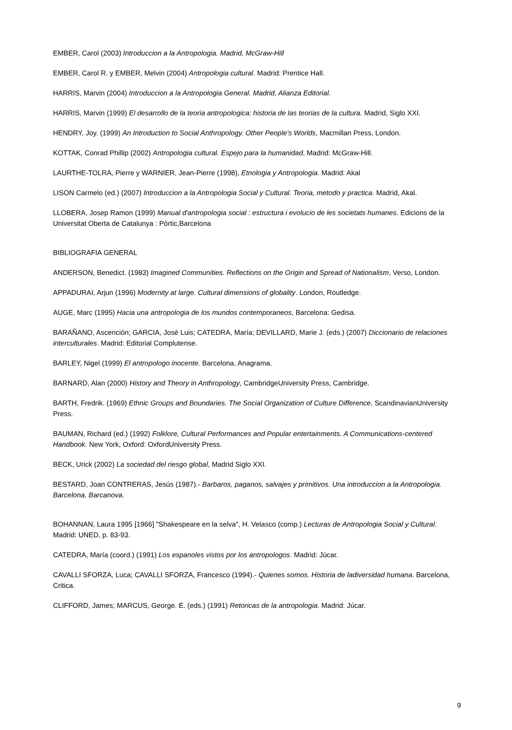EMBER, Carol (2003) Introduccion a la Antropologia. Madrid, McGraw-Hill
EMBER, Carol R. y EMBER, Melvin (2004) Antropologia cultural. Madrid: Prentice Hall.
HARRIS, Marvin (2004) Introduccion a la Antropologia General. Madrid, Alianza Editorial.
HARRIS, Marvin (1999) El desarrollo de la teoria antropologica: historia de las teorias de la cultura. Madrid, Siglo XXI.
HENDRY, Joy. (1999) An Introduction to Social Anthropology. Other People's Worlds, Macmillan Press, London.
KOTTAK, Conrad Phillip (2002) Antropologia cultural. Espejo para la humanidad, Madrid: McGraw-Hill.
LAURTHE-TOLRA, Pierre y WARNIER, Jean-Pierre (1998), Etnologia y Antropologia. Madrid: Akal
LISON Carmelo (ed.) (2007) Introduccion a la Antropologia Social y Cultural. Teoria, metodo y practica. Madrid, Akal.
LLOBERA, Josep Ramon (1999) Manual d'antropologia social : estructura i evolucio de les societats humanes. Edicions de la Universitat Oberta de Catalunya : Pòrtic,Barcelona
BIBLIOGRAFIA GENERAL
ANDERSON, Benedict. (1983) Imagined Communities. Reflections on the Origin and Spread of Nationalism, Verso, London.
APPADURAI, Arjun (1996) Modernity at large. Cultural dimensions of globality. London, Routledge.
AUGE, Marc (1995) Hacia una antropologia de los mundos contemporaneos, Barcelona: Gedisa.
BARAÑANO, Ascención; GARCIA, José Luis; CATEDRA, María; DEVILLARD, Marie J. (eds.) (2007) Diccionario de relaciones interculturales. Madrid: Editorial Complutense.
BARLEY, Nigel (1999) El antropologo inocente. Barcelona, Anagrama.
BARNARD, Alan (2000) History and Theory in Anthropology, CambridgeUniversity Press, Cambridge.
BARTH, Fredrik. (1969) Ethnic Groups and Boundaries. The Social Organization of Culture Difference, ScandinavianUniversity Press.
BAUMAN, Richard (ed.) (1992) Folklore, Cultural Performances and Popular entertainments. A Communications-centered Handbook. New York, Oxford: OxfordUniversity Press.
BECK, Urick (2002) La sociedad del riesgo global, Madrid Siglo XXI.
BESTARD, Joan CONTRERAS, Jesús (1987).- Barbaros, paganos, salvajes y primitivos. Una introduccion a la Antropologia. Barcelona, Barcanova.
BOHANNAN, Laura 1995 [1966] "Shakespeare en la selva", H. Velasco (comp.) Lecturas de Antropologia Social y Cultural. Madrid: UNED, p. 83-93.
CATEDRA, María (coord.) (1991) Los espanoles vistos por los antropologos. Madrid: Júcar.
CAVALLI SFORZA, Luca; CAVALLI SFORZA, Francesco (1994).- Quienes somos. Historia de ladiversidad humana. Barcelona, Critica.
CLIFFORD, James; MARCUS, George. E. (eds.) (1991) Retoricas de la antropologia. Madrid: Júcar.
9